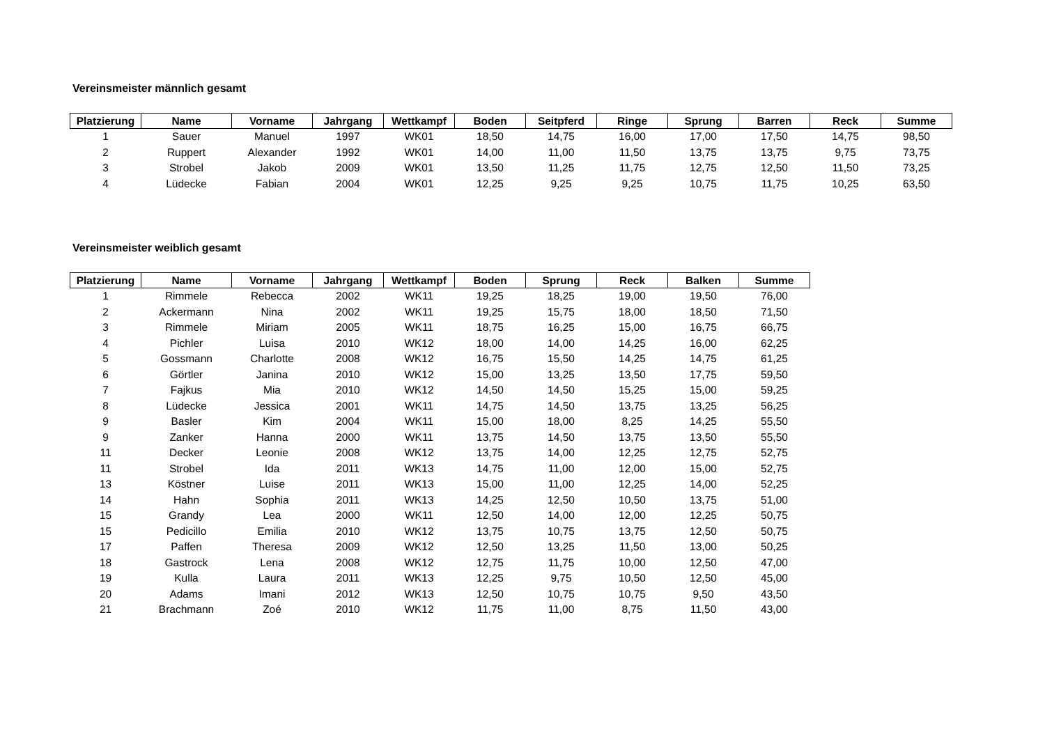Vereinsmeister männlich gesamt
| Platzierung | Name | Vorname | Jahrgang | Wettkampf | Boden | Seitpferd | Ringe | Sprung | Barren | Reck | Summe |
| --- | --- | --- | --- | --- | --- | --- | --- | --- | --- | --- | --- |
| 1 | Sauer | Manuel | 1997 | WK01 | 18,50 | 14,75 | 16,00 | 17,00 | 17,50 | 14,75 | 98,50 |
| 2 | Ruppert | Alexander | 1992 | WK01 | 14,00 | 11,00 | 11,50 | 13,75 | 13,75 | 9,75 | 73,75 |
| 3 | Strobel | Jakob | 2009 | WK01 | 13,50 | 11,25 | 11,75 | 12,75 | 12,50 | 11,50 | 73,25 |
| 4 | Lüdecke | Fabian | 2004 | WK01 | 12,25 | 9,25 | 9,25 | 10,75 | 11,75 | 10,25 | 63,50 |
Vereinsmeister weiblich gesamt
| Platzierung | Name | Vorname | Jahrgang | Wettkampf | Boden | Sprung | Reck | Balken | Summe |
| --- | --- | --- | --- | --- | --- | --- | --- | --- | --- |
| 1 | Rimmele | Rebecca | 2002 | WK11 | 19,25 | 18,25 | 19,00 | 19,50 | 76,00 |
| 2 | Ackermann | Nina | 2002 | WK11 | 19,25 | 15,75 | 18,00 | 18,50 | 71,50 |
| 3 | Rimmele | Miriam | 2005 | WK11 | 18,75 | 16,25 | 15,00 | 16,75 | 66,75 |
| 4 | Pichler | Luisa | 2010 | WK12 | 18,00 | 14,00 | 14,25 | 16,00 | 62,25 |
| 5 | Gossmann | Charlotte | 2008 | WK12 | 16,75 | 15,50 | 14,25 | 14,75 | 61,25 |
| 6 | Görtler | Janina | 2010 | WK12 | 15,00 | 13,25 | 13,50 | 17,75 | 59,50 |
| 7 | Fajkus | Mia | 2010 | WK12 | 14,50 | 14,50 | 15,25 | 15,00 | 59,25 |
| 8 | Lüdecke | Jessica | 2001 | WK11 | 14,75 | 14,50 | 13,75 | 13,25 | 56,25 |
| 9 | Basler | Kim | 2004 | WK11 | 15,00 | 18,00 | 8,25 | 14,25 | 55,50 |
| 9 | Zanker | Hanna | 2000 | WK11 | 13,75 | 14,50 | 13,75 | 13,50 | 55,50 |
| 11 | Decker | Leonie | 2008 | WK12 | 13,75 | 14,00 | 12,25 | 12,75 | 52,75 |
| 11 | Strobel | Ida | 2011 | WK13 | 14,75 | 11,00 | 12,00 | 15,00 | 52,75 |
| 13 | Köstner | Luise | 2011 | WK13 | 15,00 | 11,00 | 12,25 | 14,00 | 52,25 |
| 14 | Hahn | Sophia | 2011 | WK13 | 14,25 | 12,50 | 10,50 | 13,75 | 51,00 |
| 15 | Grandy | Lea | 2000 | WK11 | 12,50 | 14,00 | 12,00 | 12,25 | 50,75 |
| 15 | Pedicillo | Emilia | 2010 | WK12 | 13,75 | 10,75 | 13,75 | 12,50 | 50,75 |
| 17 | Paffen | Theresa | 2009 | WK12 | 12,50 | 13,25 | 11,50 | 13,00 | 50,25 |
| 18 | Gastrock | Lena | 2008 | WK12 | 12,75 | 11,75 | 10,00 | 12,50 | 47,00 |
| 19 | Kulla | Laura | 2011 | WK13 | 12,25 | 9,75 | 10,50 | 12,50 | 45,00 |
| 20 | Adams | Imani | 2012 | WK13 | 12,50 | 10,75 | 10,75 | 9,50 | 43,50 |
| 21 | Brachmann | Zoé | 2010 | WK12 | 11,75 | 11,00 | 8,75 | 11,50 | 43,00 |